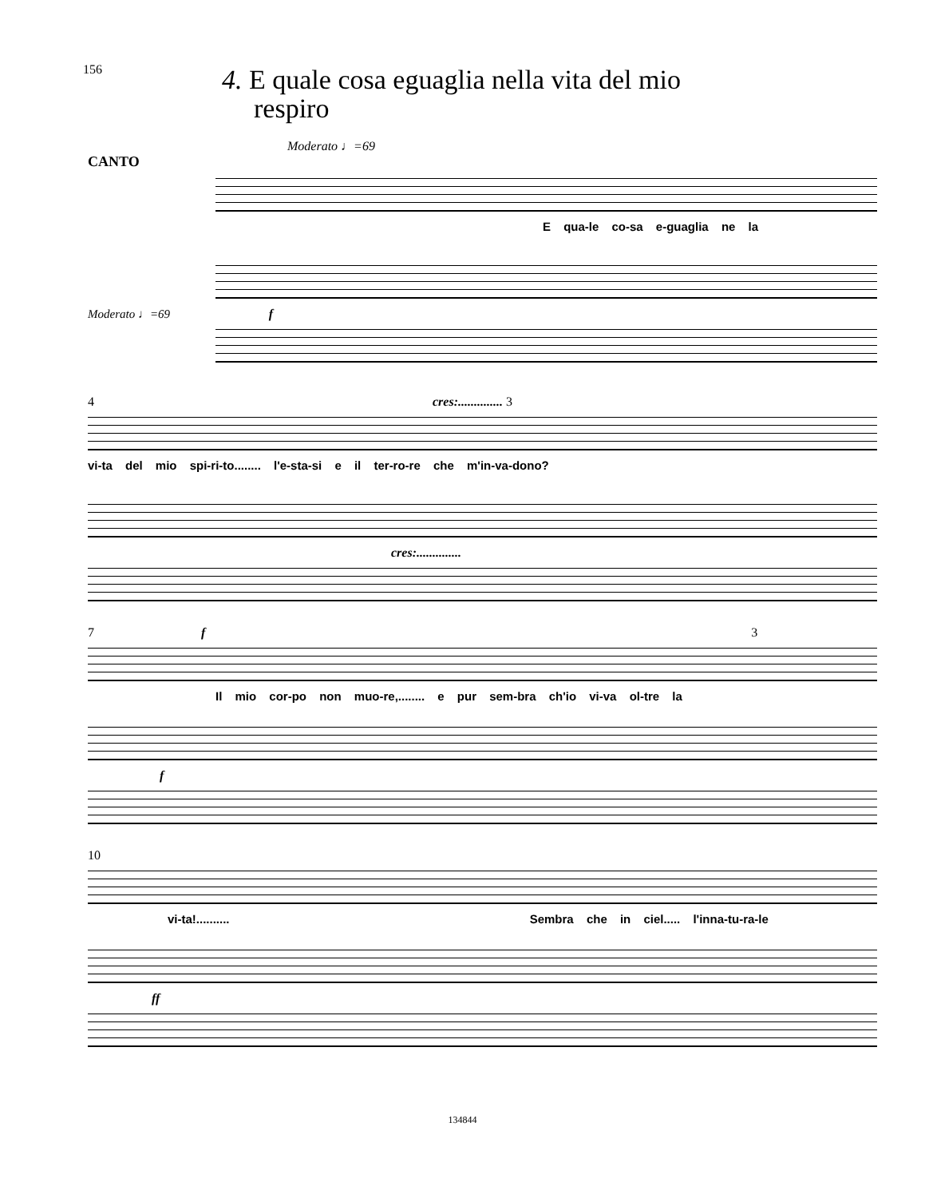156
4. E quale cosa eguaglia nella vita del mio
respiro
Moderato ♩=69
CANTO
E qua-le co-sa e-guaglia ne la
Moderato ♩=69 f
4 cres:.............. 3
vi-ta del mio spi-ri-to........ l'e-sta-si e il ter-ro-re che m'in-va-dono?
cres:..............
7 f 3
Il mio cor-po non muo-re,........ e pur sem-bra ch'io vi-va ol-tre la
f
10
vi-ta!.......... Sembra che in ciel..... l'inna-tu-ra-le
ff
134844